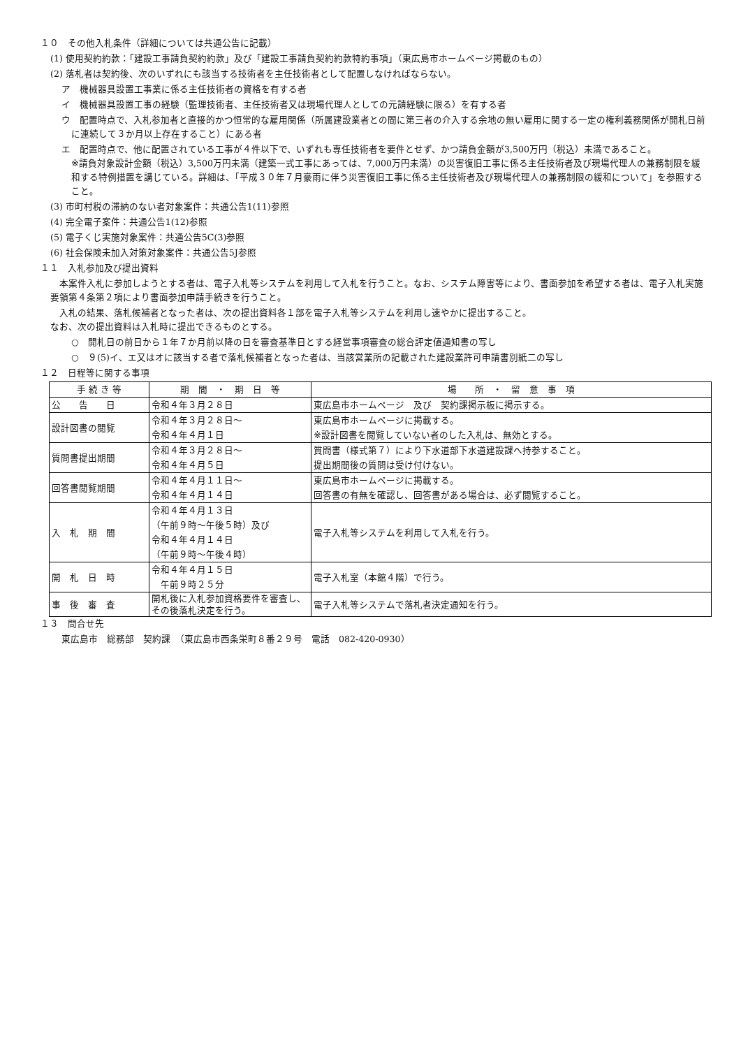１０　その他入札条件（詳細については共通公告に記載）
(1) 使用契約約款：「建設工事請負契約約款」及び「建設工事請負契約約款特約事項」（東広島市ホームページ掲載のもの）
(2) 落札者は契約後、次のいずれにも該当する技術者を主任技術者として配置しなければならない。
ア　機械器具設置工事業に係る主任技術者の資格を有する者
イ　機械器具設置工事の経験（監理技術者、主任技術者又は現場代理人としての元請経験に限る）を有する者
ウ　配置時点で、入札参加者と直接的かつ恒常的な雇用関係（所属建設業者との間に第三者の介入する余地の無い雇用に関する一定の権利義務関係が開札日前に連続して３か月以上存在すること）にある者
エ　配置時点で、他に配置されている工事が４件以下で、いずれも専任技術者を要件とせず、かつ請負金額が3,500万円（税込）未満であること。
※請負対象設計金額（税込）3,500万円未満（建築一式工事にあっては、7,000万円未満）の災害復旧工事に係る主任技術者及び現場代理人の兼務制限を緩和する特例措置を講じている。詳細は、「平成３０年７月豪雨に伴う災害復旧工事に係る主任技術者及び現場代理人の兼務制限の緩和について」を参照すること。
(3) 市町村税の滞納のない者対象案件：共通公告1(11)参照
(4) 完全電子案件：共通公告1(12)参照
(5) 電子くじ実施対象案件：共通公告5C(3)参照
(6) 社会保険未加入対策対象案件：共通公告5J参照
１１　入札参加及び提出資料
　本案件入札に参加しようとする者は、電子入札等システムを利用して入札を行うこと。なお、システム障害等により、書面参加を希望する者は、電子入札実施要領第４条第２項により書面参加申請手続きを行うこと。
　入札の結果、落札候補者となった者は、次の提出資料各１部を電子入札等システムを利用し速やかに提出すること。
なお、次の提出資料は入札時に提出できるものとする。
○　開札日の前日から１年７か月前以降の日を審査基準日とする経営事項審査の総合評定値通知書の写し
○　９(5)イ、エ又はオに該当する者で落札候補者となった者は、当該営業所の記載された建設業許可申請書別紙二の写し
１２　日程等に関する事項
| 手 続 き 等 | 期 間 ・ 期 日 等 | 場 所 ・ 留 意 事 項 |
| --- | --- | --- |
| 公 告 日 | 令和４年３月２８日 | 東広島市ホームページ 及び 契約課掲示板に掲示する。 |
| 設計図書の閲覧 | 令和４年３月２８日～ 令和４年４月１日 | 東広島市ホームページに掲載する。 ※設計図書を閲覧していない者のした入札は、無効とする。 |
| 質問書提出期間 | 令和４年３月２８日～ 令和４年４月５日 | 質問書（様式第７）により下水道部下水道建設課へ持参すること。 提出期間後の質問は受け付けない。 |
| 回答書閲覧期間 | 令和４年４月１１日～ 令和４年４月１４日 | 東広島市ホームページに掲載する。 回答書の有無を確認し、回答書がある場合は、必ず閲覧すること。 |
| 入 札 期 間 | 令和４年４月１３日 （午前９時～午後５時）及び 令和４年４月１４日 （午前９時～午後４時） | 電子入札等システムを利用して入札を行う。 |
| 開 札 日 時 | 令和４年４月１５日 午前９時２５分 | 電子入札室（本館４階）で行う。 |
| 事 後 審 査 | 開札後に入札参加資格要件を審査し、その後落札決定を行う。 | 電子入札等システムで落札者決定通知を行う。 |
１３　問合せ先
東広島市　総務部　契約課　（東広島市西条栄町８番２９号　電話　082-420-0930）